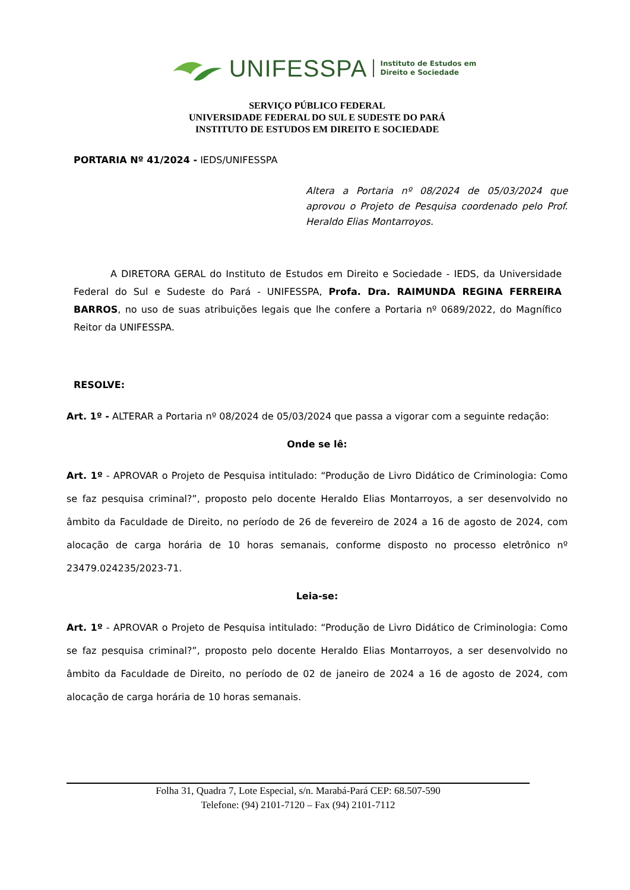UNIFESSPA Instituto de Estudos em
Direito e Sociedade
SERVIÇO PÚBLICO FEDERAL
UNIVERSIDADE FEDERAL DO SUL E SUDESTE DO PARÁ
INSTITUTO DE ESTUDOS EM DIREITO E SOCIEDADE
PORTARIA Nº 41/2024 - IEDS/UNIFESSPA
Altera a Portaria nº 08/2024 de 05/03/2024 que aprovou o Projeto de Pesquisa coordenado pelo Prof. Heraldo Elias Montarroyos.
A DIRETORA GERAL do Instituto de Estudos em Direito e Sociedade - IEDS, da Universidade Federal do Sul e Sudeste do Pará - UNIFESSPA, Profa. Dra. RAIMUNDA REGINA FERREIRA BARROS, no uso de suas atribuições legais que lhe confere a Portaria nº 0689/2022, do Magnífico Reitor da UNIFESSPA.
RESOLVE:
Art. 1º - ALTERAR a Portaria nº 08/2024 de 05/03/2024 que passa a vigorar com a seguinte redação:
Onde se lê:
Art. 1º - APROVAR o Projeto de Pesquisa intitulado: “Produção de Livro Didático de Criminologia: Como se faz pesquisa criminal?”, proposto pelo docente Heraldo Elias Montarroyos, a ser desenvolvido no âmbito da Faculdade de Direito, no período de 26 de fevereiro de 2024 a 16 de agosto de 2024, com alocação de carga horária de 10 horas semanais, conforme disposto no processo eletrônico nº 23479.024235/2023-71.
Leia-se:
Art. 1º - APROVAR o Projeto de Pesquisa intitulado: “Produção de Livro Didático de Criminologia: Como se faz pesquisa criminal?”, proposto pelo docente Heraldo Elias Montarroyos, a ser desenvolvido no âmbito da Faculdade de Direito, no período de 02 de janeiro de 2024 a 16 de agosto de 2024, com alocação de carga horária de 10 horas semanais.
Folha 31, Quadra 7, Lote Especial, s/n. Marabá-Pará CEP: 68.507-590
Telefone: (94) 2101-7120 – Fax (94) 2101-7112